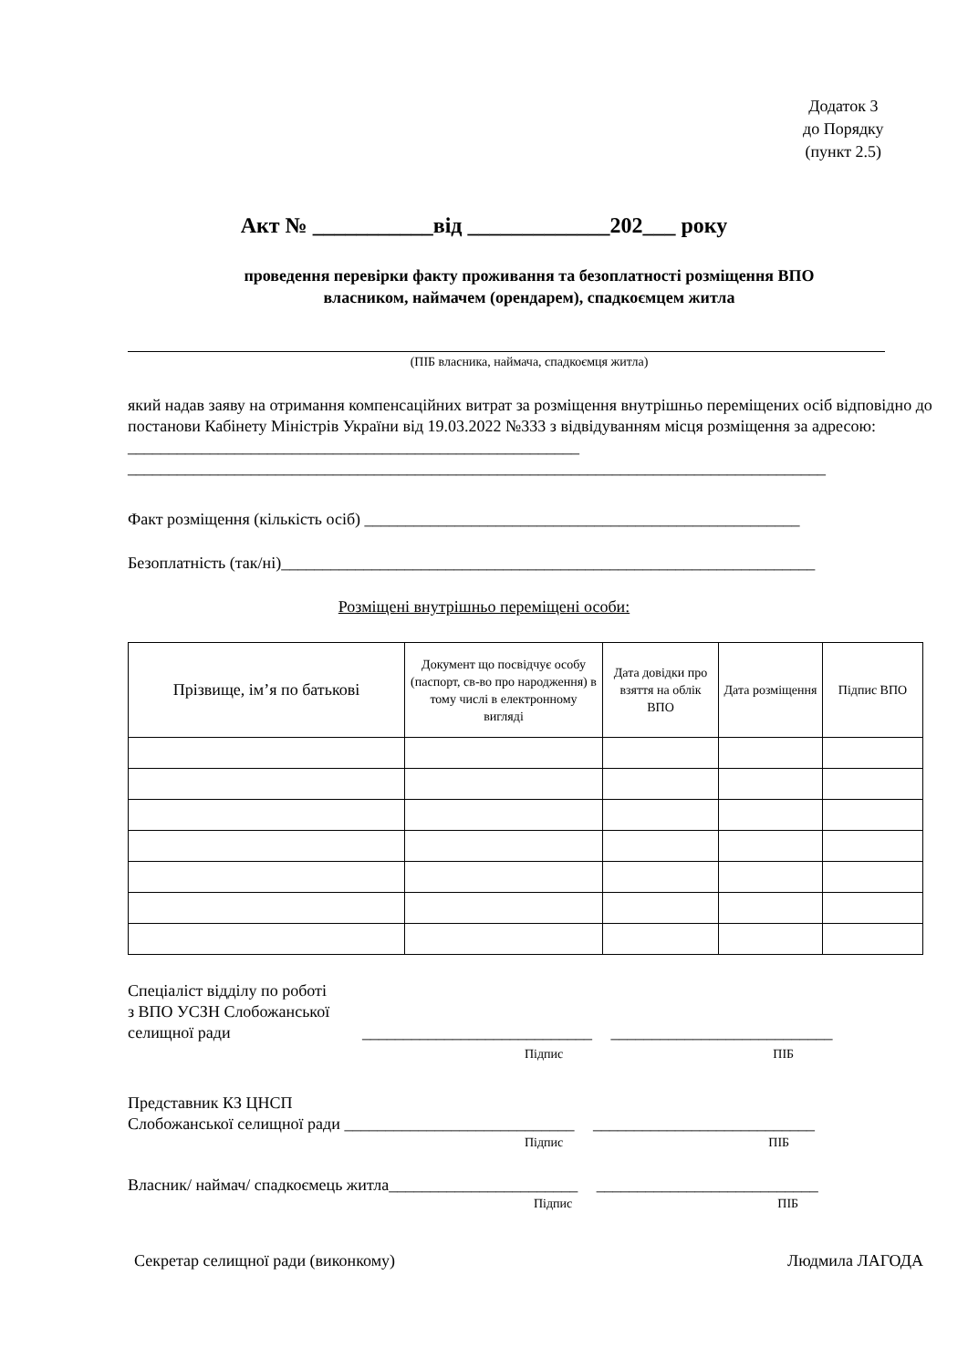Додаток 3
до Порядку
(пункт 2.5)
Акт № ___________від _____________202___ року
проведення перевірки факту проживання та безоплатності розміщення ВПО
власником, наймачем (орендарем), спадкоємцем житла
(ПІБ власника, наймача, спадкоємця житла)
який надав заяву на отримання компенсаційних витрат за розміщення внутрішньо переміщених осіб відповідно до постанови Кабінету Міністрів України від 19.03.2022 №333 з відвідуванням місця розміщення за адресою: _______________________________________________________
_____________________________________________________________________________________
Факт розміщення (кількість осіб) _____________________________________________________
Безоплатність (так/ні)_________________________________________________________________
Розміщені внутрішньо переміщені особи:
| Прізвище, ім’я по батькові | Документ що посвідчує особу (паспорт, св-во про народження) в тому числі в електронному вигляді | Дата довідки про взяття на облік ВПО | Дата розміщення | Підпис ВПО |
| --- | --- | --- | --- | --- |
Спеціаліст відділу по роботі
з ВПО УСЗН Слобожанської
селищної ради ____________________________ ___________________________
Підпис ПІБ
Представник КЗ ЦНСП
Слобожанської селищної ради ____________________________ ___________________________
Підпис ПІБ
Власник/ наймач/ спадкоємець житла_______________________ ___________________________
Підпис ПІБ
Секретар селищної ради (виконкому) Людмила ЛАГОДА